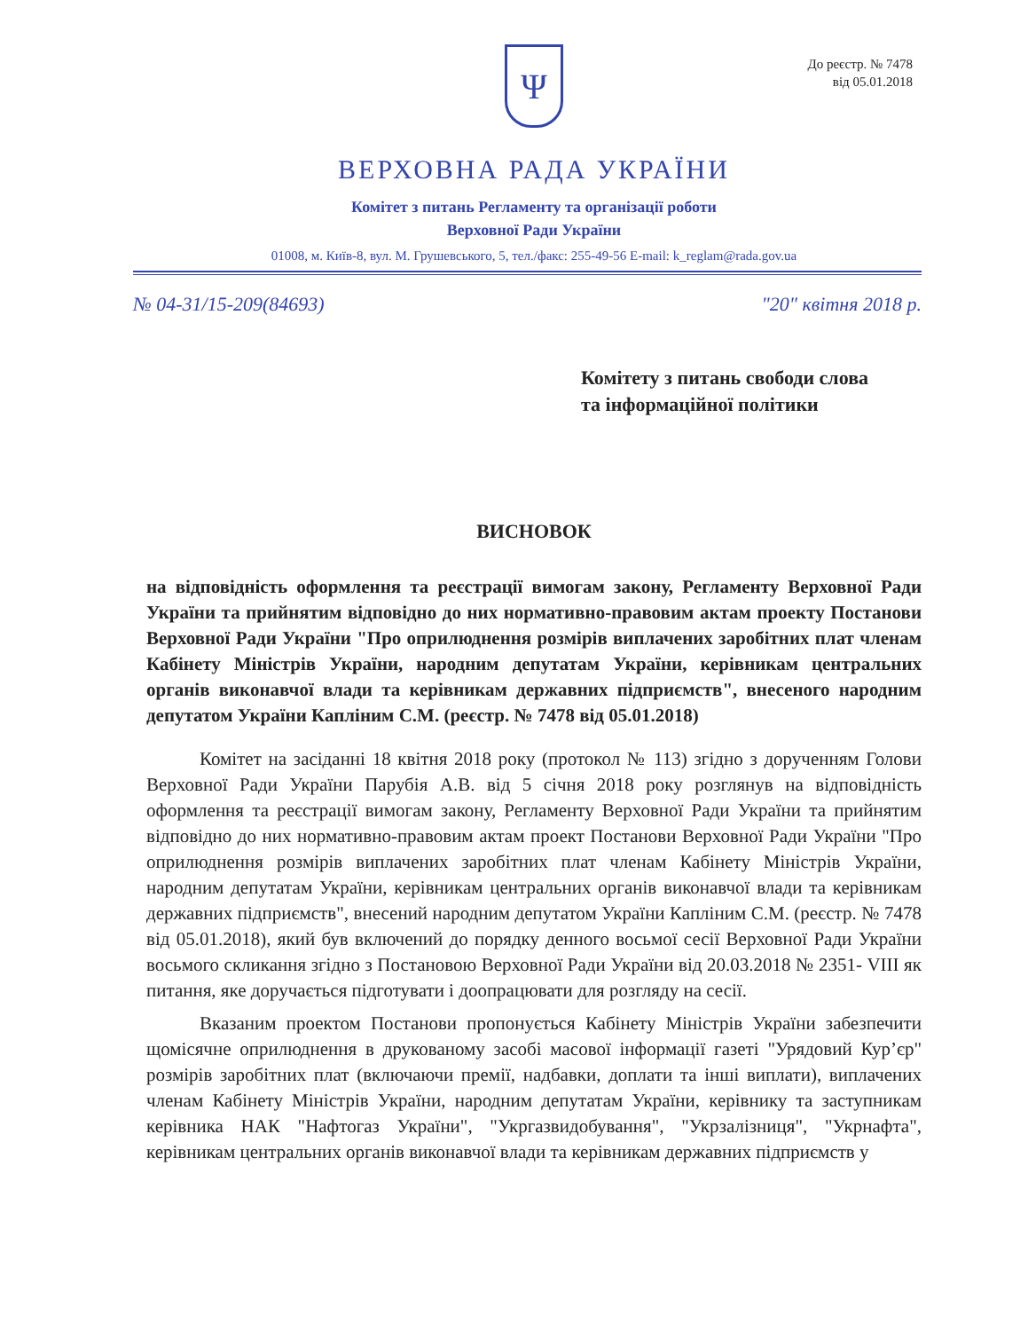До реєстр. № 7478
від 05.01.2018
Ψ
ВЕРХОВНА РАДА УКРАЇНИ
Комітет з питань Регламенту та організації роботи
Верховної Ради України
01008, м. Київ-8, вул. М. Грушевського, 5, тел./факс: 255-49-56 E-mail: k_reglam@rada.gov.ua
№ 04-31/15-209(84693) "20" квітня 2018 р.
Комітету з питань свободи слова
та інформаційної політики
ВИСНОВОК
на відповідність оформлення та реєстрації вимогам закону, Регламенту Верховної Ради України та прийнятим відповідно до них нормативно-правовим актам проекту Постанови Верховної Ради України "Про оприлюднення розмірів виплачених заробітних плат членам Кабінету Міністрів України, народним депутатам України, керівникам центральних органів виконавчої влади та керівникам державних підприємств", внесеного народним депутатом України Капліним С.М. (реєстр. № 7478 від 05.01.2018)
Комітет на засіданні 18 квітня 2018 року (протокол № 113) згідно з дорученням Голови Верховної Ради України Парубія А.В. від 5 січня 2018 року розглянув на відповідність оформлення та реєстрації вимогам закону, Регламенту Верховної Ради України та прийнятим відповідно до них нормативно-правовим актам проект Постанови Верховної Ради України "Про оприлюднення розмірів виплачених заробітних плат членам Кабінету Міністрів України, народним депутатам України, керівникам центральних органів виконавчої влади та керівникам державних підприємств", внесений народним депутатом України Капліним С.М. (реєстр. № 7478 від 05.01.2018), який був включений до порядку денного восьмої сесії Верховної Ради України восьмого скликання згідно з Постановою Верховної Ради України від 20.03.2018 № 2351- VIII як питання, яке доручається підготувати і доопрацювати для розгляду на сесії.
Вказаним проектом Постанови пропонується Кабінету Міністрів України забезпечити щомісячне оприлюднення в друкованому засобі масової інформації газеті "Урядовий Кур’єр" розмірів заробітних плат (включаючи премії, надбавки, доплати та інші виплати), виплачених членам Кабінету Міністрів України, народним депутатам України, керівнику та заступникам керівника НАК "Нафтогаз України", "Укргазвидобування", "Укрзалізниця", "Укрнафта", керівникам центральних органів виконавчої влади та керівникам державних підприємств у